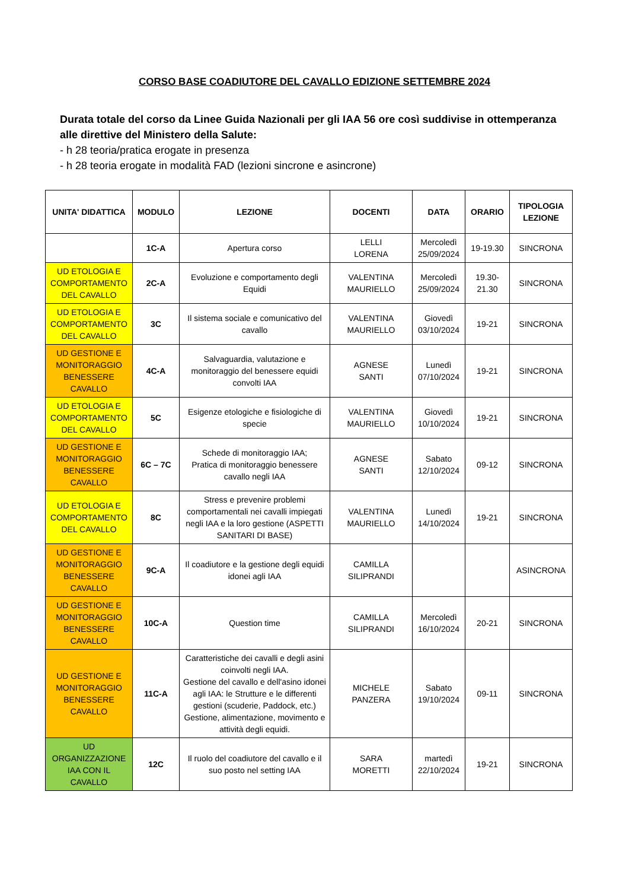CORSO BASE COADIUTORE DEL CAVALLO EDIZIONE SETTEMBRE 2024
Durata totale del corso da Linee Guida Nazionali per gli IAA 56 ore così suddivise in ottemperanza alle direttive del Ministero della Salute:
- h 28 teoria/pratica erogate in presenza
- h 28 teoria erogate in modalità FAD (lezioni sincrone e asincrone)
| UNITA' DIDATTICA | MODULO | LEZIONE | DOCENTI | DATA | ORARIO | TIPOLOGIA LEZIONE |
| --- | --- | --- | --- | --- | --- | --- |
| | 1C-A | Apertura corso | LELLI LORENA | Mercoledì 25/09/2024 | 19-19.30 | SINCRONA |
| UD ETOLOGIA E COMPORTAMENTO DEL CAVALLO | 2C-A | Evoluzione e comportamento degli Equidi | VALENTINA MAURIELLO | Mercoledì 25/09/2024 | 19.30-21.30 | SINCRONA |
| UD ETOLOGIA E COMPORTAMENTO DEL CAVALLO | 3C | Il sistema sociale e comunicativo del cavallo | VALENTINA MAURIELLO | Giovedì 03/10/2024 | 19-21 | SINCRONA |
| UD GESTIONE E MONITORAGGIO BENESSERE CAVALLO | 4C-A | Salvaguardia, valutazione e monitoraggio del benessere equidi convolti IAA | AGNESE SANTI | Lunedì 07/10/2024 | 19-21 | SINCRONA |
| UD ETOLOGIA E COMPORTAMENTO DEL CAVALLO | 5C | Esigenze etologiche e fisiologiche di specie | VALENTINA MAURIELLO | Giovedì 10/10/2024 | 19-21 | SINCRONA |
| UD GESTIONE E MONITORAGGIO BENESSERE CAVALLO | 6C – 7C | Schede di monitoraggio IAA; Pratica di monitoraggio benessere cavallo negli IAA | AGNESE SANTI | Sabato 12/10/2024 | 09-12 | SINCRONA |
| UD ETOLOGIA E COMPORTAMENTO DEL CAVALLO | 8C | Stress e prevenire problemi comportamentali nei cavalli impiegati negli IAA e la loro gestione (ASPETTI SANITARI DI BASE) | VALENTINA MAURIELLO | Lunedì 14/10/2024 | 19-21 | SINCRONA |
| UD GESTIONE E MONITORAGGIO BENESSERE CAVALLO | 9C-A | Il coadiutore e la gestione degli equidi idonei agli IAA | CAMILLA SILIPRANDI | | | ASINCRONA |
| UD GESTIONE E MONITORAGGIO BENESSERE CAVALLO | 10C-A | Question time | CAMILLA SILIPRANDI | Mercoledì 16/10/2024 | 20-21 | SINCRONA |
| UD GESTIONE E MONITORAGGIO BENESSERE CAVALLO | 11C-A | Caratteristiche dei cavalli e degli asini coinvolti negli IAA. Gestione del cavallo e dell'asino idonei agli IAA: le Strutture e le differenti gestioni (scuderie, Paddock, etc.) Gestione, alimentazione, movimento e attività degli equidi. | MICHELE PANZERA | Sabato 19/10/2024 | 09-11 | SINCRONA |
| UD ORGANIZZAZIONE IAA CON IL CAVALLO | 12C | Il ruolo del coadiutore del cavallo e il suo posto nel setting IAA | SARA MORETTI | martedì 22/10/2024 | 19-21 | SINCRONA |